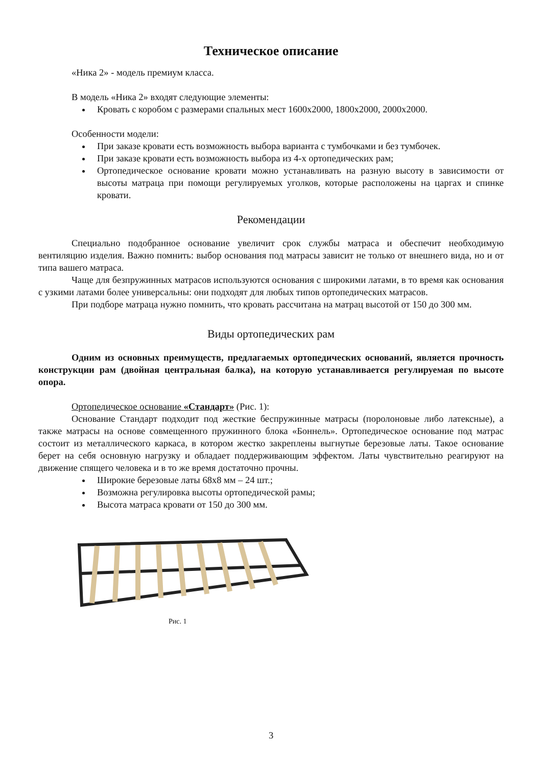Техническое описание
«Ника 2» - модель премиум класса.
В модель «Ника 2» входят следующие элементы:
Кровать с коробом с размерами спальных мест 1600х2000, 1800х2000, 2000х2000.
Особенности модели:
При заказе кровати есть возможность выбора варианта с тумбочками и без тумбочек.
При заказе кровати есть возможность выбора из 4-х ортопедических рам;
Ортопедическое основание кровати можно устанавливать на разную высоту в зависимости от высоты матраца при помощи регулируемых уголков, которые расположены на царгах и спинке кровати.
Рекомендации
Специально подобранное основание увеличит срок службы матраса и обеспечит необходимую вентиляцию изделия. Важно помнить: выбор основания под матрасы зависит не только от внешнего вида, но и от типа вашего матраса.
Чаще для безпружинных матрасов используются основания с широкими латами, в то время как основания с узкими латами более универсальны: они подходят для любых типов ортопедических матрасов.
При подборе матраца нужно помнить, что кровать рассчитана на матрац высотой от 150 до 300 мм.
Виды ортопедических рам
Одним из основных преимуществ, предлагаемых ортопедических оснований, является прочность конструкции рам (двойная центральная балка), на которую устанавливается регулируемая по высоте опора.
Ортопедическое основание «Стандарт» (Рис. 1):
Основание Стандарт подходит под жесткие беспружинные матрасы (поролоновые либо латексные), а также матрасы на основе совмещенного пружинного блока «Боннель». Ортопедическое основание под матрас состоит из металлического каркаса, в котором жестко закреплены выгнутые березовые латы. Такое основание берет на себя основную нагрузку и обладает поддерживающим эффектом. Латы чувствительно реагируют на движение спящего человека и в то же время достаточно прочны.
Широкие березовые латы 68х8 мм – 24 шт.;
Возможна регулировка высоты ортопедической рамы;
Высота матраса кровати от 150 до 300 мм.
Рис. 1
3